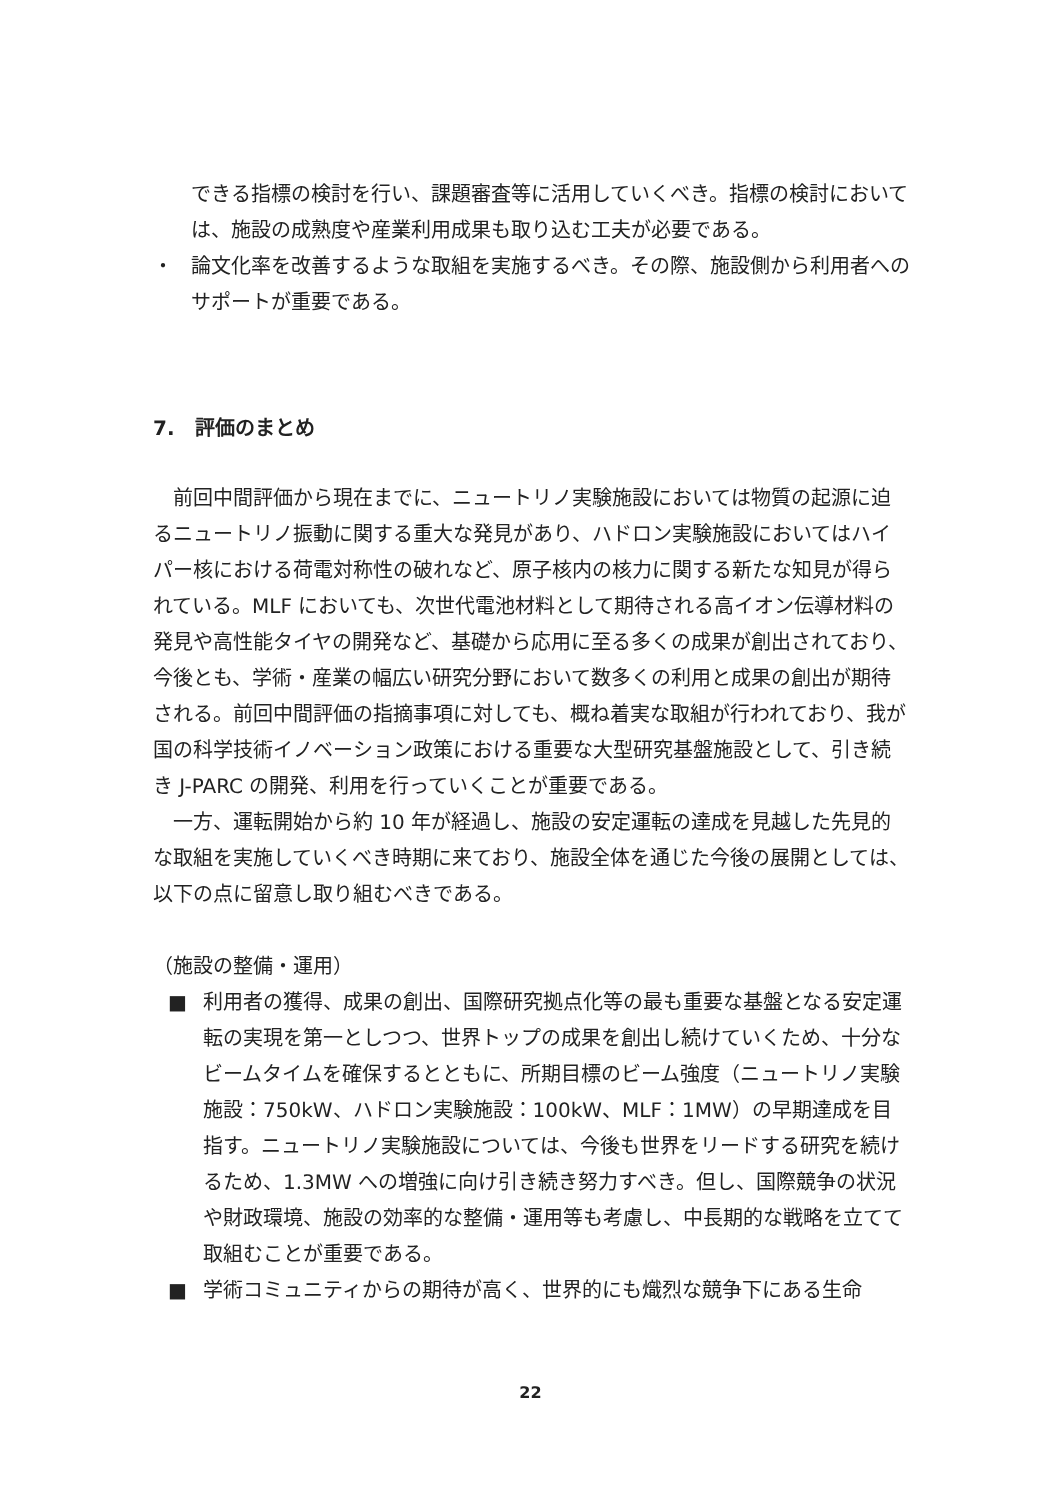できる指標の検討を行い、課題審査等に活用していくべき。指標の検討においては、施設の成熟度や産業利用成果も取り込む工夫が必要である。
・ 論文化率を改善するような取組を実施するべき。その際、施設側から利用者へのサポートが重要である。
7.　評価のまとめ
　前回中間評価から現在までに、ニュートリノ実験施設においては物質の起源に迫るニュートリノ振動に関する重大な発見があり、ハドロン実験施設においてはハイパー核における荷電対称性の破れなど、原子核内の核力に関する新たな知見が得られている。MLF においても、次世代電池材料として期待される高イオン伝導材料の発見や高性能タイヤの開発など、基礎から応用に至る多くの成果が創出されており、今後とも、学術・産業の幅広い研究分野において数多くの利用と成果の創出が期待される。前回中間評価の指摘事項に対しても、概ね着実な取組が行われており、我が国の科学技術イノベーション政策における重要な大型研究基盤施設として、引き続き J-PARC の開発、利用を行っていくことが重要である。
　一方、運転開始から約 10 年が経過し、施設の安定運転の達成を見越した先見的な取組を実施していくべき時期に来ており、施設全体を通じた今後の展開としては、以下の点に留意し取り組むべきである。
（施設の整備・運用）
■ 利用者の獲得、成果の創出、国際研究拠点化等の最も重要な基盤となる安定運転の実現を第一としつつ、世界トップの成果を創出し続けていくため、十分なビームタイムを確保するとともに、所期目標のビーム強度（ニュートリノ実験施設：750kW、ハドロン実験施設：100kW、MLF：1MW）の早期達成を目指す。ニュートリノ実験施設については、今後も世界をリードする研究を続けるため、1.3MW への増強に向け引き続き努力すべき。但し、国際競争の状況や財政環境、施設の効率的な整備・運用等も考慮し、中長期的な戦略を立てて取組むことが重要である。
■ 学術コミュニティからの期待が高く、世界的にも熾烈な競争下にある生命
22